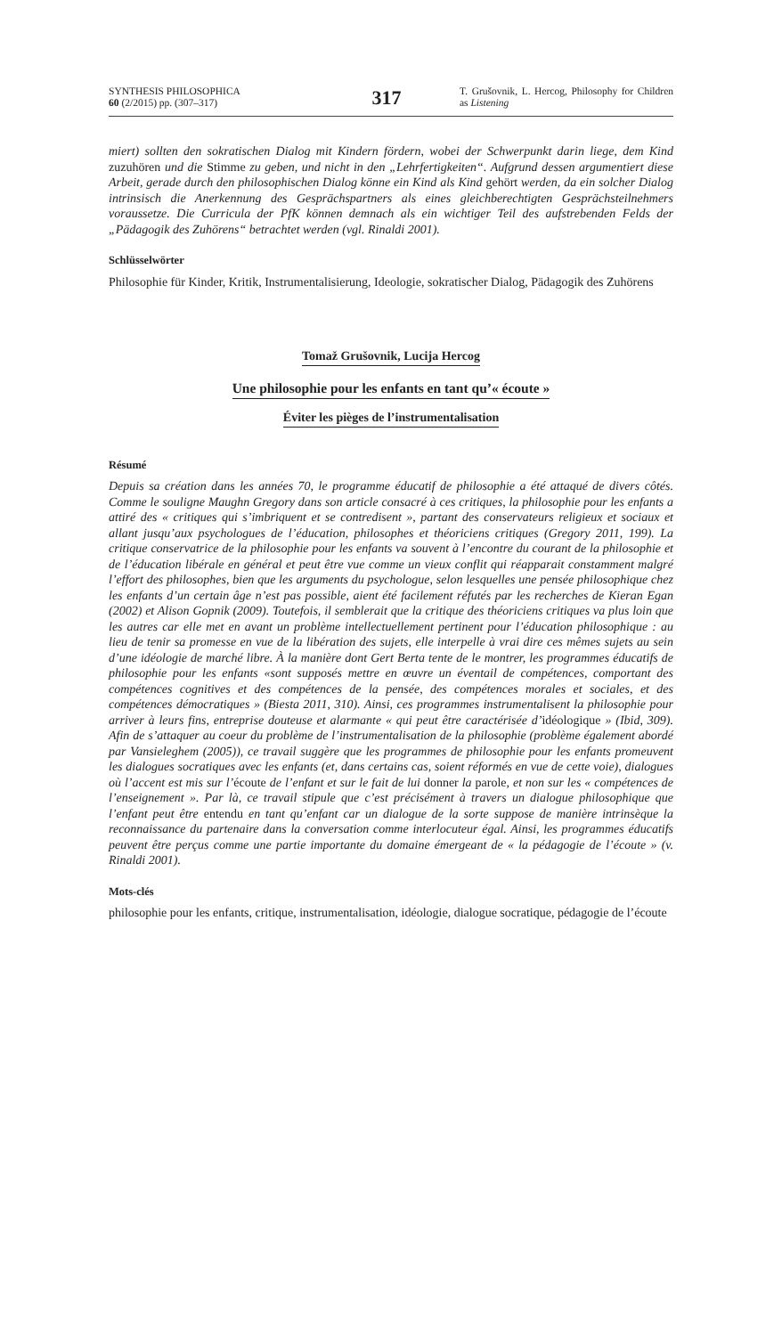SYNTHESIS PHILOSOPHICA
60 (2/2015) pp. (307–317)
317
T. Grušovnik, L. Hercog, Philosophy for Children as Listening
miert) sollten den sokratischen Dialog mit Kindern fördern, wobei der Schwerpunkt darin liege, dem Kind zuzuhören und die Stimme zu geben, und nicht in den „Lehrfertigkeiten“. Aufgrund dessen argumentiert diese Arbeit, gerade durch den philosophischen Dialog könne ein Kind als Kind gehört werden, da ein solcher Dialog intrinsisch die Anerkennung des Gesprächspartners als eines gleichberechtigten Gesprächsteilnehmers voraussetze. Die Curricula der PfK können demnach als ein wichtiger Teil des aufstrebenden Felds der „Pädagogik des Zuhörens“ betrachtet werden (vgl. Rinaldi 2001).
Schlüsselwörter
Philosophie für Kinder, Kritik, Instrumentalisierung, Ideologie, sokratischer Dialog, Pädagogik des Zuhörens
Tomaž Grušovnik, Lucija Hercog
Une philosophie pour les enfants en tant qu’« écoute »
Éviter les pièges de l’instrumentalisation
Résumé
Depuis sa création dans les années 70, le programme éducatif de philosophie a été attaqué de divers côtés. Comme le souligne Maughn Gregory dans son article consacré à ces critiques, la philosophie pour les enfants a attiré des « critiques qui s’imbriquent et se contredisent », partant des conservateurs religieux et sociaux et allant jusqu’aux psychologues de l’éducation, philosophes et théoriciens critiques (Gregory 2011, 199). La critique conservatrice de la philosophie pour les enfants va souvent à l’encontre du courant de la philosophie et de l’éducation libérale en général et peut être vue comme un vieux conflit qui réapparait constamment malgré l’effort des philosophes, bien que les arguments du psychologue, selon lesquelles une pensée philosophique chez les enfants d’un certain âge n’est pas possible, aient été facilement réfutés par les recherches de Kieran Egan (2002) et Alison Gopnik (2009). Toutefois, il semblerait que la critique des théoriciens critiques va plus loin que les autres car elle met en avant un problème intellectuellement pertinent pour l’éducation philosophique : au lieu de tenir sa promesse en vue de la libération des sujets, elle interpelle à vrai dire ces mêmes sujets au sein d’une idéologie de marché libre. À la manière dont Gert Berta tente de le montrer, les programmes éducatifs de philosophie pour les enfants «sont supposés mettre en œuvre un éventail de compétences, comportant des compétences cognitives et des compétences de la pensée, des compétences morales et sociales, et des compétences démocratiques » (Biesta 2011, 310). Ainsi, ces programmes instrumentalisent la philosophie pour arriver à leurs fins, entreprise douteuse et alarmante « qui peut être caractérisée d’idéologique » (Ibid, 309). Afin de s’attaquer au coeur du problème de l’instrumentalisation de la philosophie (problème également abordé par Vansieleghem (2005)), ce travail suggère que les programmes de philosophie pour les enfants promeuvent les dialogues socratiques avec les enfants (et, dans certains cas, soient réformés en vue de cette voie), dialogues où l’accent est mis sur l’écoute de l’enfant et sur le fait de lui donner la parole, et non sur les « compétences de l’enseignement ». Par là, ce travail stipule que c’est précisément à travers un dialogue philosophique que l’enfant peut être entendu en tant qu’enfant car un dialogue de la sorte suppose de manière intrinsèque la reconnaissance du partenaire dans la conversation comme interlocuteur égal. Ainsi, les programmes éducatifs peuvent être perçus comme une partie importante du domaine émergeant de « la pédagogie de l’écoute » (v. Rinaldi 2001).
Mots-clés
philosophie pour les enfants, critique, instrumentalisation, idéologie, dialogue socratique, pédagogie de l’écoute